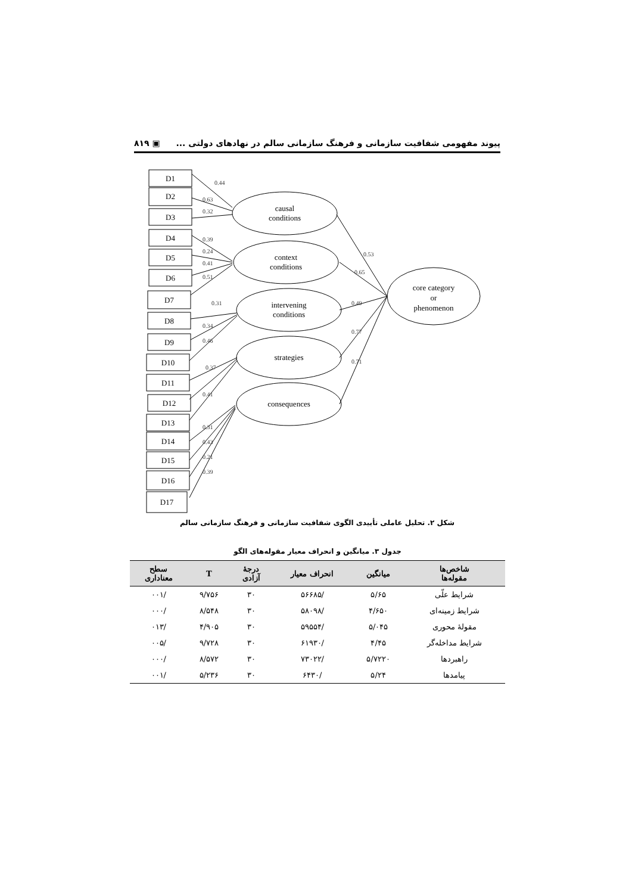پیوند مفهومی شفافیت سازمانی و فرهنگ سازمانی سالم در نهادهای دولتی ... ▣ ۸۱۹
D1
D2
D3
D4
D5
D6
D7
D8
D9
D10
D11
D12
D13
D14
D15
D16
D17
causal
conditions
context
conditions
intervening
conditions
strategies
consequences
core category
or
phenomenon
0.44
0.63
0.32
0.39
0.24
0.41
0.51
0.31
0.34
0.46
0.37
0.41
0.31
0.43
0.21
0.39
0.53
0.65
0.49
0.77
0.71
شکل ۲. تحلیل عاملی تأییدی الگوی شفافیت سازمانی و فرهنگ سازمانی سالم
جدول ۳. میانگین و انحراف معیار مقوله‌های الگو
| شاخص‌ها مقوله‌ها | میانگین | انحراف معیار | درجهٔ آزادی | T | سطح معناداری |
| --- | --- | --- | --- | --- | --- |
| شرایط علّی | ۵/۶۵ | /۵۶۶۸۵ | ۳۰ | ۹/۷۵۶ | /۰۰۱ |
| شرایط زمینه‌ای | ۴/۶۵۰ | /۵۸۰۹۸ | ۳۰ | ۸/۵۴۸ | /۰۰۰ |
| مقولهٔ محوری | ۵/۰۴۵ | /۵۹۵۵۴ | ۳۰ | ۴/۹۰۵ | /۰۱۳ |
| شرایط مداخله‌گر | ۴/۴۵ | /۶۱۹۳۰ | ۳۰ | ۹/۷۲۸ | /۰۰۵ |
| راهبردها | ۵/۷۲۲۰ | /۷۳۰۲۲ | ۳۰ | ۸/۵۷۲ | /۰۰۰ |
| پیامدها | ۵/۲۴ | /۶۴۳۰ | ۳۰ | ۵/۲۳۶ | /۰۰۱ |